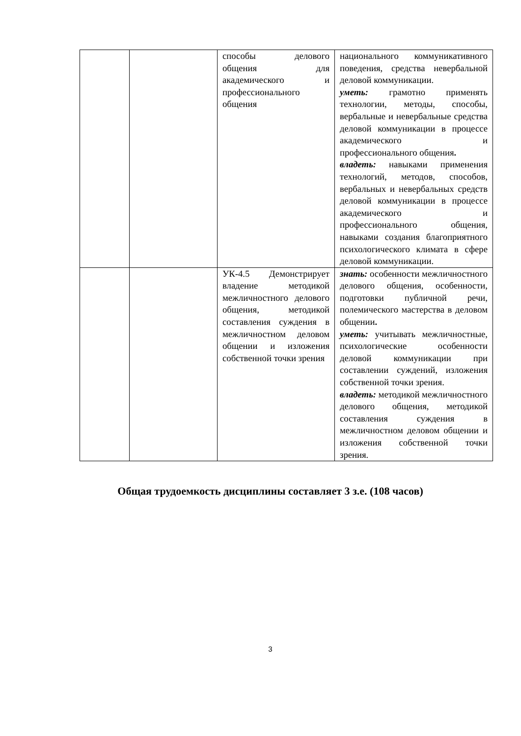| | | способы делового общения для академического и профессионального общения | национального коммуникативного поведения, средства невербальной деловой коммуникации. уметь: грамотно применять технологии, методы, способы, вербальные и невербальные средства деловой коммуникации в процессе академического и профессионального общения . владеть: навыками применения технологий, методов, способов, вербальных и невербальных средств деловой коммуникации в процессе академического и профессионального общения, навыками создания благоприятного психологического климата в сфере деловой коммуникации. |
| | | УК-4.5 Демонстрирует владение методикой межличностного делового общения, методикой составления суждения в межличностном деловом общении и изложения собственной точки зрения | знать: особенности межличностного делового общения, особенности, подготовки публичной речи, полемического мастерства в деловом общении . уметь: учитывать межличностные, психологические особенности деловой коммуникации при составлении суждений, изложения собственной точки зрения. владеть: методикой межличностного делового общения, методикой составления суждения в межличностном деловом общении и изложения собственной точки зрения. |
Общая трудоемкость дисциплины составляет 3 з.е. (108 часов)
3